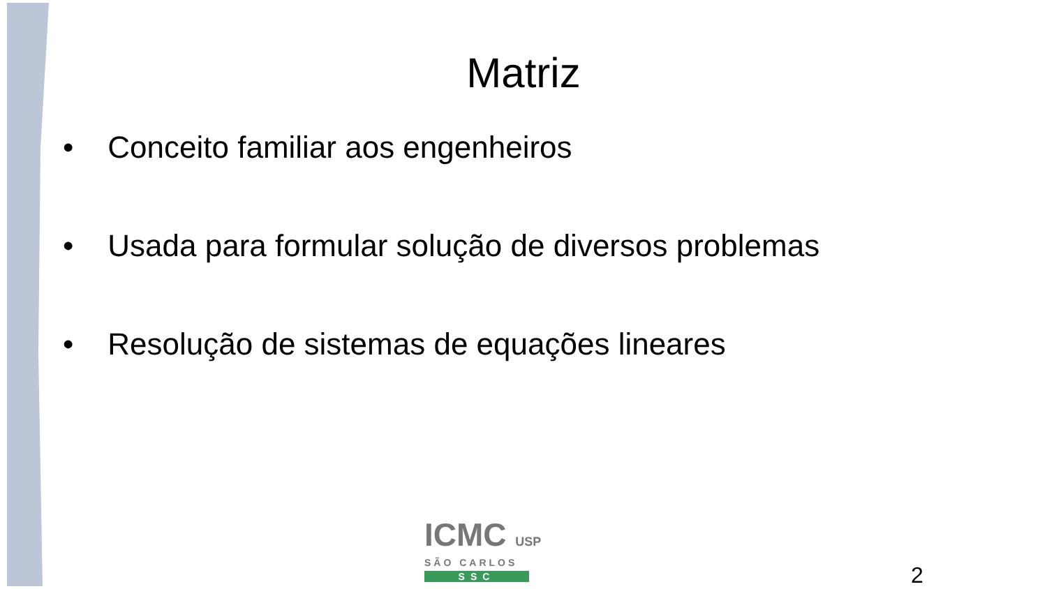Matriz
• Conceito familiar aos engenheiros
• Usada para formular solução de diversos problemas
• Resolução de sistemas de equações lineares
ICMC USP
SÃO CARLOS
SSC
2